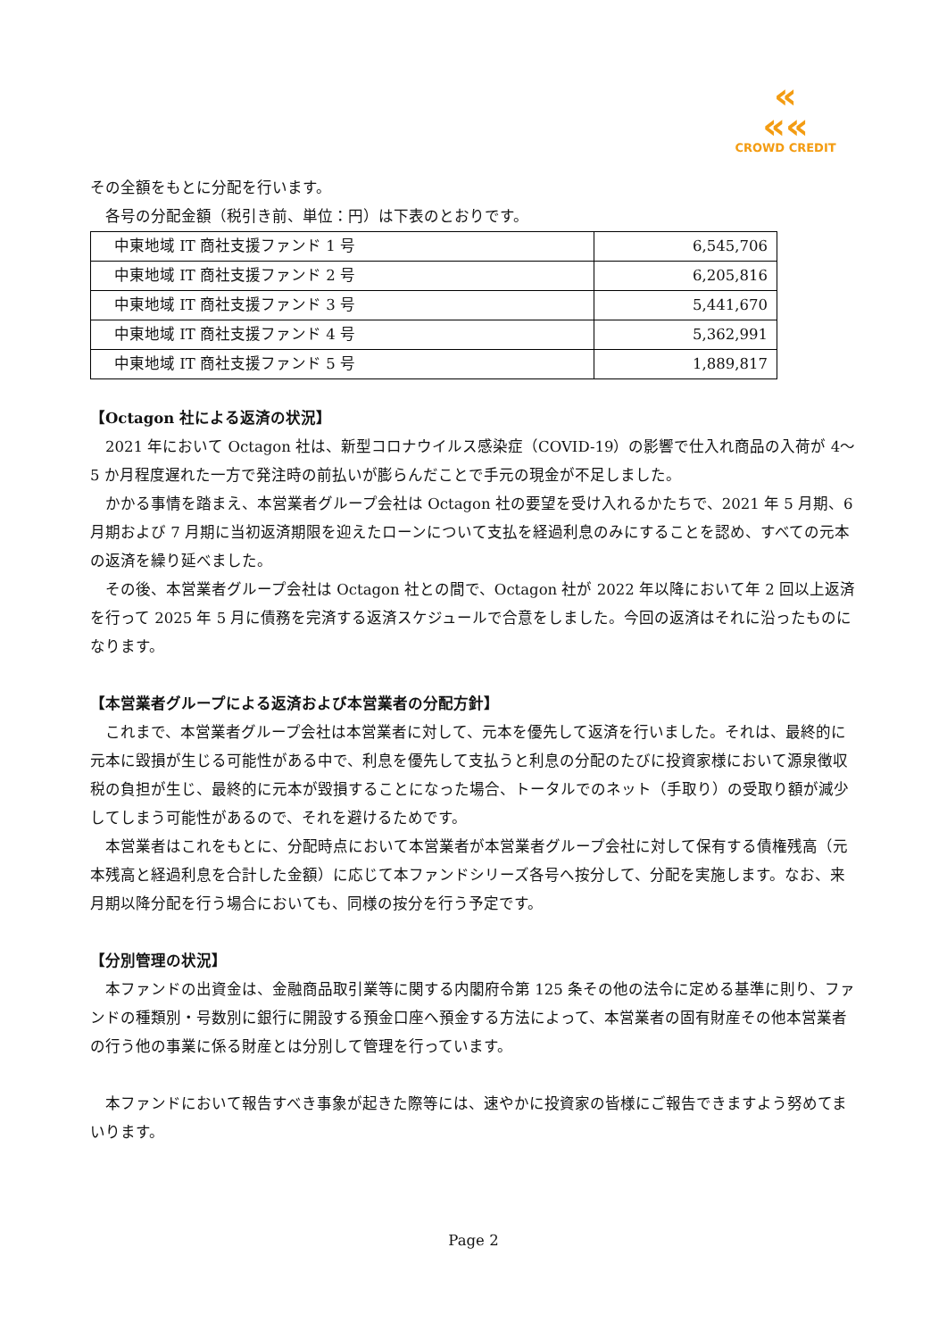«
««
CROWD CREDIT
その全額をもとに分配を行います。
　各号の分配金額（税引き前、単位：円）は下表のとおりです。
| 中東地域 IT 商社支援ファンド 1 号 | 6,545,706 |
| 中東地域 IT 商社支援ファンド 2 号 | 6,205,816 |
| 中東地域 IT 商社支援ファンド 3 号 | 5,441,670 |
| 中東地域 IT 商社支援ファンド 4 号 | 5,362,991 |
| 中東地域 IT 商社支援ファンド 5 号 | 1,889,817 |
【Octagon 社による返済の状況】
　2021 年において Octagon 社は、新型コロナウイルス感染症（COVID-19）の影響で仕入れ商品の入荷が 4～5 か月程度遅れた一方で発注時の前払いが膨らんだことで手元の現金が不足しました。
　かかる事情を踏まえ、本営業者グループ会社は Octagon 社の要望を受け入れるかたちで、2021 年 5 月期、6 月期および 7 月期に当初返済期限を迎えたローンについて支払を経過利息のみにすることを認め、すべての元本の返済を繰り延べました。
　その後、本営業者グループ会社は Octagon 社との間で、Octagon 社が 2022 年以降において年 2 回以上返済を行って 2025 年 5 月に債務を完済する返済スケジュールで合意をしました。今回の返済はそれに沿ったものになります。
【本営業者グループによる返済および本営業者の分配方針】
　これまで、本営業者グループ会社は本営業者に対して、元本を優先して返済を行いました。それは、最終的に元本に毀損が生じる可能性がある中で、利息を優先して支払うと利息の分配のたびに投資家様において源泉徴収税の負担が生じ、最終的に元本が毀損することになった場合、トータルでのネット（手取り）の受取り額が減少してしまう可能性があるので、それを避けるためです。
　本営業者はこれをもとに、分配時点において本営業者が本営業者グループ会社に対して保有する債権残高（元本残高と経過利息を合計した金額）に応じて本ファンドシリーズ各号へ按分して、分配を実施します。なお、来月期以降分配を行う場合においても、同様の按分を行う予定です。
【分別管理の状況】
　本ファンドの出資金は、金融商品取引業等に関する内閣府令第 125 条その他の法令に定める基準に則り、ファンドの種類別・号数別に銀行に開設する預金口座へ預金する方法によって、本営業者の固有財産その他本営業者の行う他の事業に係る財産とは分別して管理を行っています。
　本ファンドにおいて報告すべき事象が起きた際等には、速やかに投資家の皆様にご報告できますよう努めてまいります。
Page 2